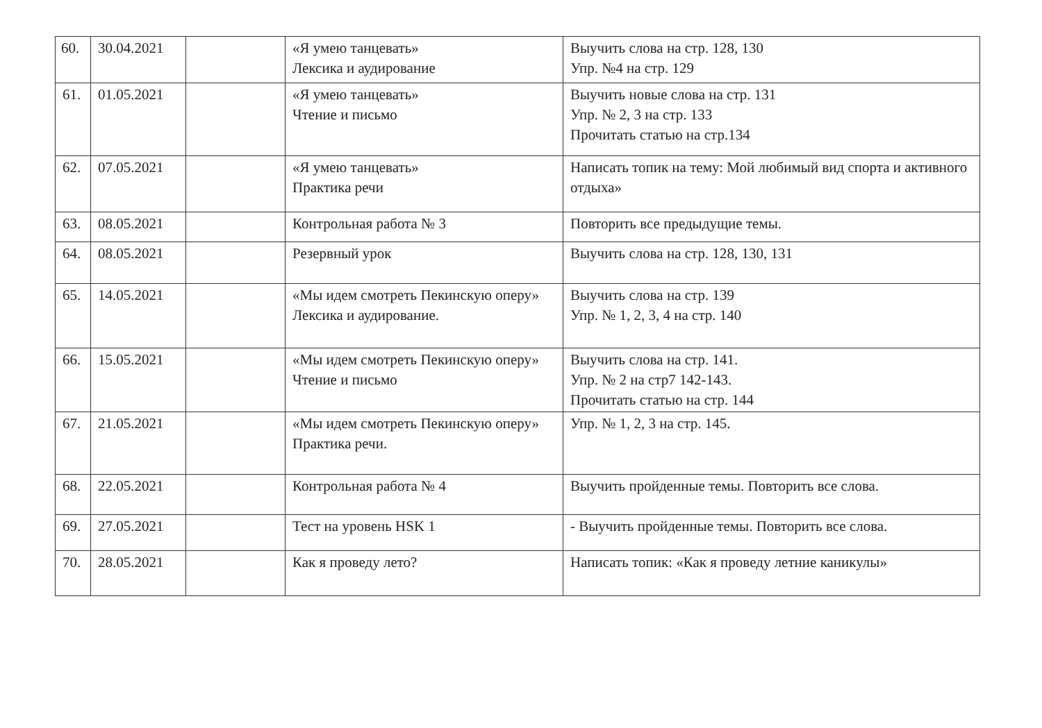| 60. | 30.04.2021 | | «Я умею танцевать» Лексика и аудирование | Выучить слова на стр. 128, 130 Упр. №4 на стр. 129 |
| 61. | 01.05.2021 | | «Я умею танцевать» Чтение и письмо | Выучить новые слова на стр. 131 Упр. № 2, 3 на стр. 133 Прочитать статью на стр.134 |
| 62. | 07.05.2021 | | «Я умею танцевать» Практика речи | Написать топик на тему: Мой любимый вид спорта и активного отдыха» |
| 63. | 08.05.2021 | | Контрольная работа № 3 | Повторить все предыдущие темы. |
| 64. | 08.05.2021 | | Резервный урок | Выучить слова на стр. 128, 130, 131 |
| 65. | 14.05.2021 | | «Мы идем смотреть Пекинскую оперу» Лексика и аудирование. | Выучить слова на стр. 139 Упр. № 1, 2, 3, 4 на стр. 140 |
| 66. | 15.05.2021 | | «Мы идем смотреть Пекинскую оперу» Чтение и письмо | Выучить слова на стр. 141. Упр. № 2 на стр7 142-143. Прочитать статью на стр. 144 |
| 67. | 21.05.2021 | | «Мы идем смотреть Пекинскую оперу» Практика речи. | Упр. № 1, 2, 3 на стр. 145. |
| 68. | 22.05.2021 | | Контрольная работа № 4 | Выучить пройденные темы. Повторить все слова. |
| 69. | 27.05.2021 | | Тест на уровень HSK 1 | - Выучить пройденные темы. Повторить все слова. |
| 70. | 28.05.2021 | | Как я проведу лето? | Написать топик: «Как я проведу летние каникулы» |